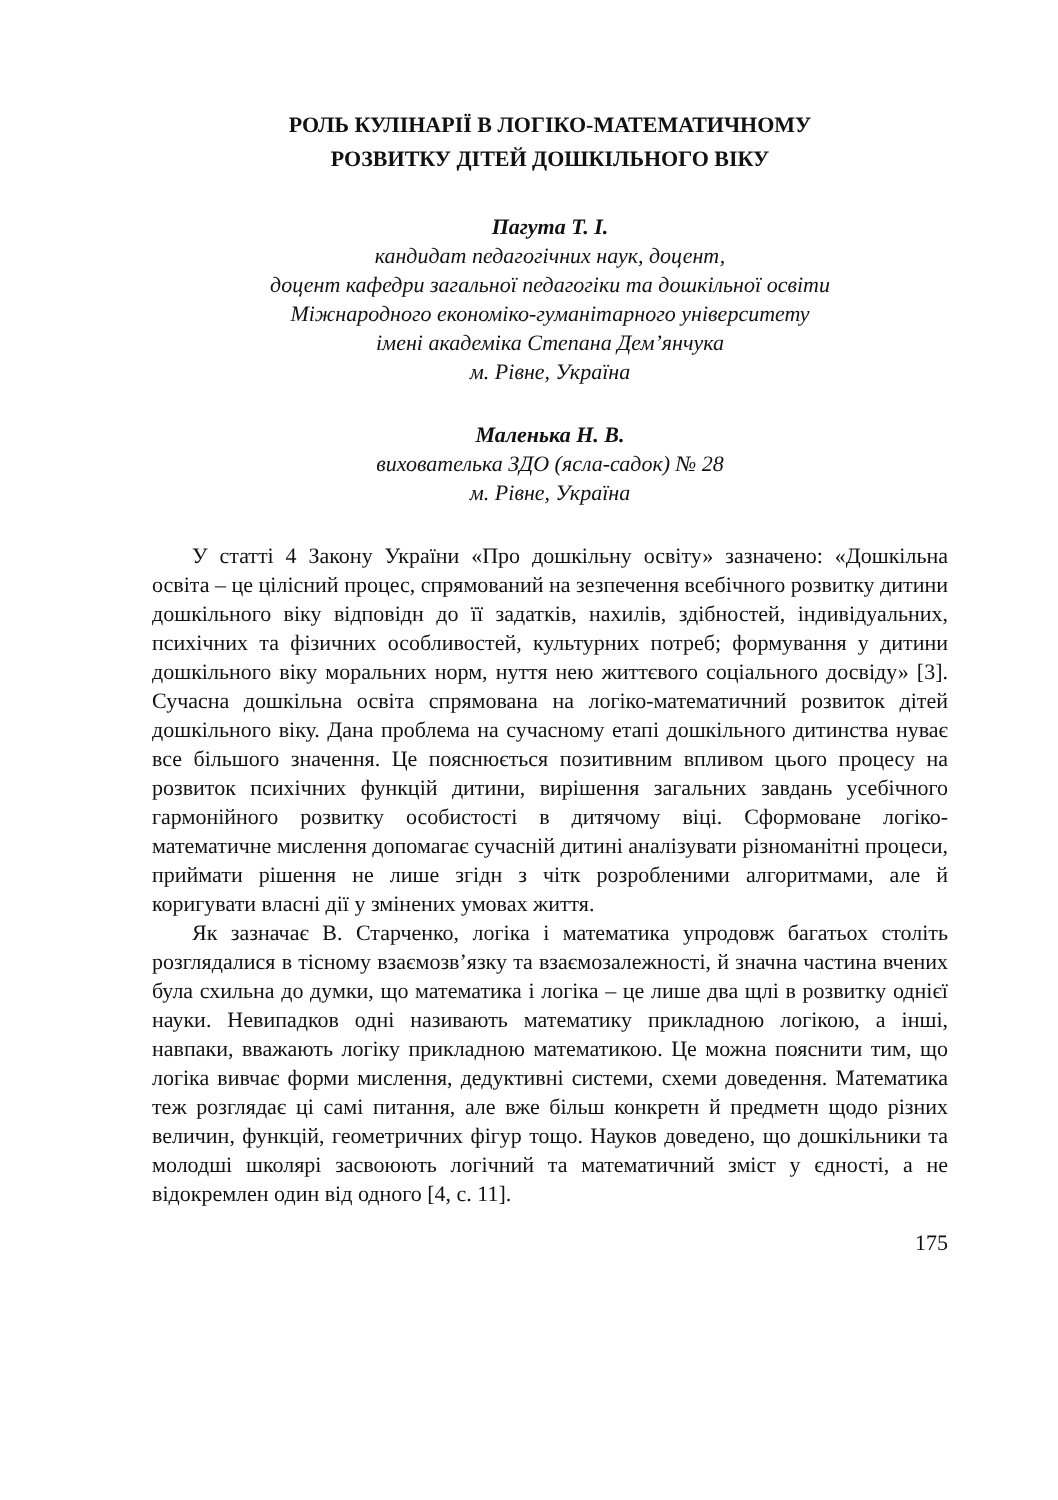РОЛЬ КУЛІНАРІЇ В ЛОГІКО-МАТЕМАТИЧНОМУ
РОЗВИТКУ ДІТЕЙ ДОШКІЛЬНОГО ВІКУ
Пагута Т. І.
кандидат педагогічних наук, доцент,
доцент кафедри загальної педагогіки та дошкільної освіти
Міжнародного економіко-гуманітарного університету
імені академіка Степана Дем’янчука
м. Рівне, Україна
Маленька Н. В.
вихователька ЗДО (ясла-садок) № 28
м. Рівне, Україна
У статті 4 Закону України «Про дошкільну освіту» зазначено: «Дошкільна освіта – це цілісний процес, спрямований на зезпечення всебічного розвитку дитини дошкільного віку відповідн до її задатків, нахилів, здібностей, індивідуальних, психічних та фізичних особливостей, культурних потреб; формування у дитини дошкільного віку моральних норм, нуття нею життєвого соціального досвіду» [3]. Сучасна дошкільна освіта спрямована на логіко-математичний розвиток дітей дошкільного віку. Дана проблема на сучасному етапі дошкільного дитинства нуває все більшого значення. Це пояснюється позитивним впливом цього процесу на розвиток психічних функцій дитини, вирішення загальних завдань усебічного гармонійного розвитку особистості в дитячому віці. Сформоване логіко-математичне мислення допомагає сучасній дитині аналізувати різноманітні процеси, приймати рішення не лише згідн з чітк розробленими алгоритмами, але й коригувати власні дії у змінених умовах життя.
Як зазначає В. Старченко, логіка і математика упродовж багатьох століть розглядалися в тісному взаємозв’язку та взаємозалежності, й значна частина вчених була схильна до думки, що математика і логіка – це лише два щлі в розвитку однієї науки. Невипадков одні називають математику прикладною логікою, а інші, навпаки, вважають логіку прикладною математикою. Це можна пояснити тим, що логіка вивчає форми мислення, дедуктивні системи, схеми доведення. Математика теж розглядає ці самі питання, але вже більш конкретн й предметн щодо різних величин, функцій, геометричних фігур тощо. Науков доведено, що дошкільники та молодші школярі засвоюють логічний та математичний зміст у єдності, а не відокремлен один від одного [4, с. 11].
175